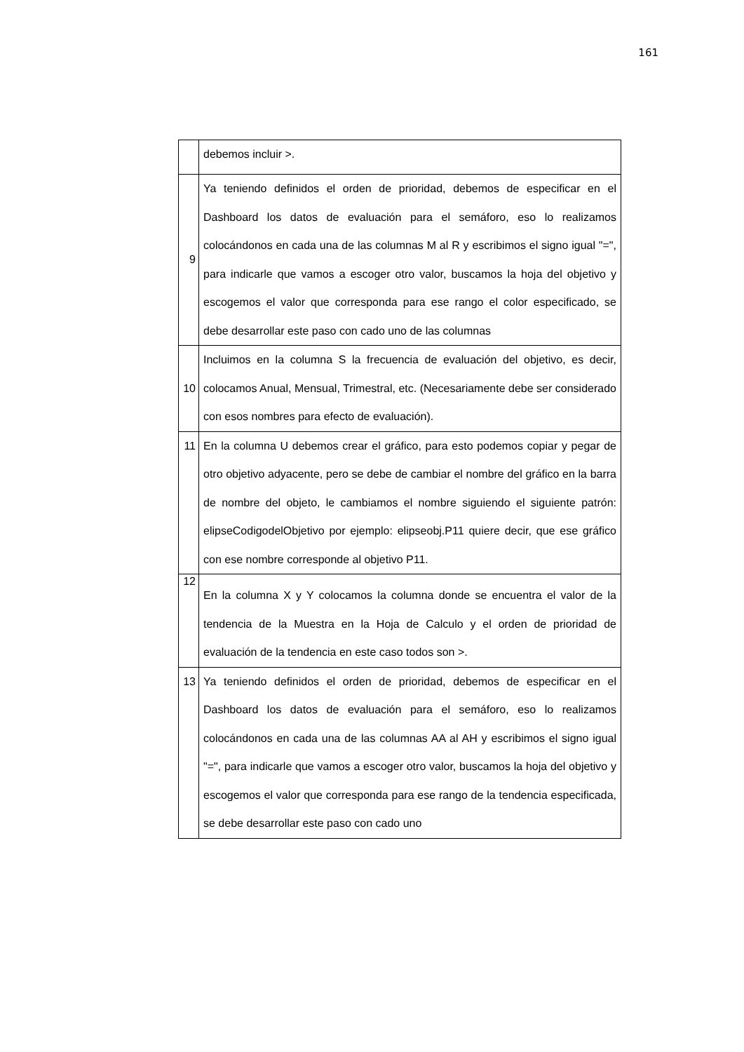161
| | debemos incluir >. |
| 9 | Ya teniendo definidos el orden de prioridad, debemos de especificar en el Dashboard los datos de evaluación para el semáforo, eso lo realizamos colocándonos en cada una de las columnas M al R y escribimos el signo igual "=", para indicarle que vamos a escoger otro valor, buscamos la hoja del objetivo y escogemos el valor que corresponda para ese rango el color especificado, se debe desarrollar este paso con cado uno de las columnas |
| 10 | Incluimos en la columna S la frecuencia de evaluación del objetivo, es decir, colocamos Anual, Mensual, Trimestral, etc. (Necesariamente debe ser considerado con esos nombres para efecto de evaluación). |
| 11 | En la columna U debemos crear el gráfico, para esto podemos copiar y pegar de otro objetivo adyacente, pero se debe de cambiar el nombre del gráfico en la barra de nombre del objeto, le cambiamos el nombre siguiendo el siguiente patrón: elipseCodigodelObjetivo por ejemplo: elipseobj.P11 quiere decir, que ese gráfico con ese nombre corresponde al objetivo P11. |
| 12 | En la columna X y Y colocamos la columna donde se encuentra el valor de la tendencia de la Muestra en la Hoja de Calculo y el orden de prioridad de evaluación de la tendencia en este caso todos son >. |
| 13 | Ya teniendo definidos el orden de prioridad, debemos de especificar en el Dashboard los datos de evaluación para el semáforo, eso lo realizamos colocándonos en cada una de las columnas AA al AH y escribimos el signo igual "=", para indicarle que vamos a escoger otro valor, buscamos la hoja del objetivo y escogemos el valor que corresponda para ese rango de la tendencia especificada, se debe desarrollar este paso con cado uno |